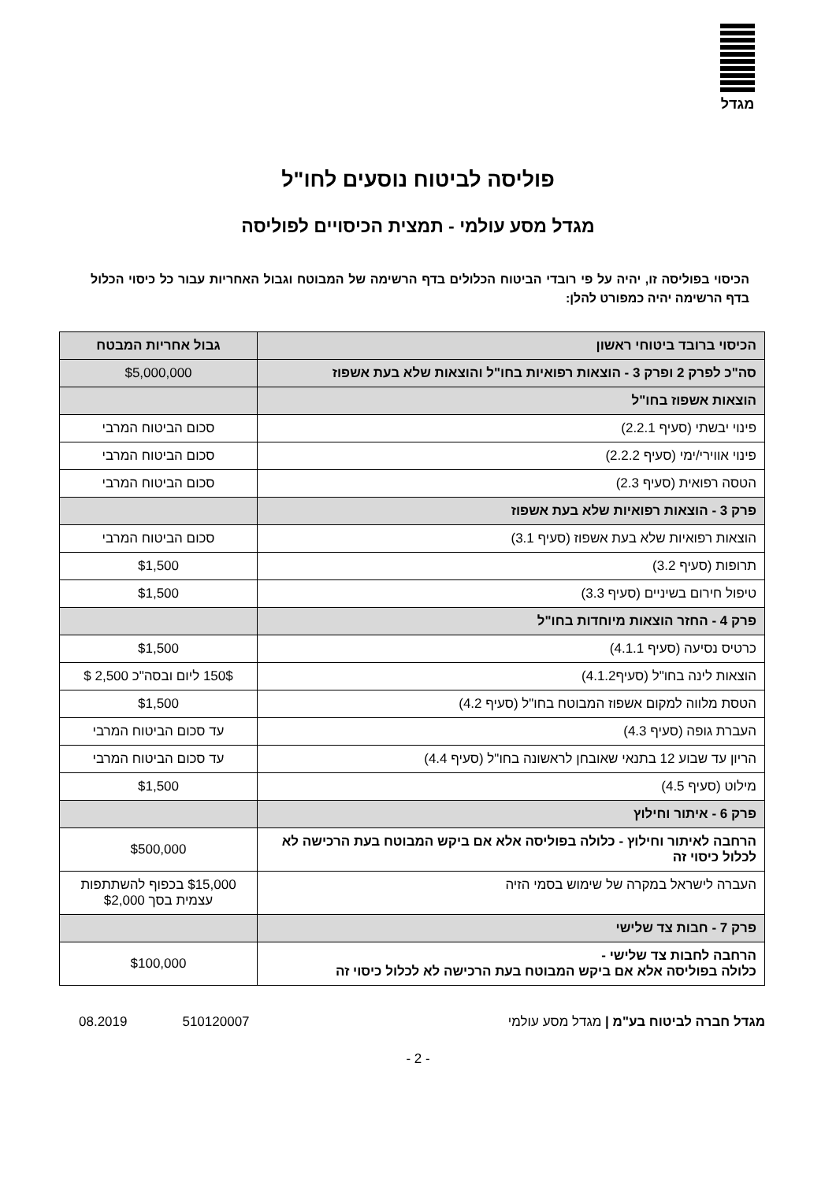מגדל
פוליסה לביטוח נוסעים לחו"ל
מגדל מסע עולמי - תמצית הכיסויים לפוליסה
הכיסוי בפוליסה זו, יהיה על פי רובדי הביטוח הכלולים בדף הרשימה של המבוטח וגבול האחריות עבור כל כיסוי הכלול בדף הרשימה יהיה כמפורט להלן:
| הכיסוי ברובד ביטוחי ראשון | גבול אחריות המבטח |
| --- | --- |
| סה"כ לפרק 2 ופרק 3 - הוצאות רפואיות בחו"ל והוצאות שלא בעת אשפוז | $5,000,000 |
| הוצאות אשפוז בחו"ל | |
| פינוי יבשתי (סעיף 2.2.1) | סכום הביטוח המרבי |
| פינוי אווירי/ימי (סעיף 2.2.2) | סכום הביטוח המרבי |
| הטסה רפואית (סעיף 2.3) | סכום הביטוח המרבי |
| פרק 3 - הוצאות רפואיות שלא בעת אשפוז | |
| הוצאות רפואיות שלא בעת אשפוז (סעיף 3.1) | סכום הביטוח המרבי |
| תרופות (סעיף 3.2) | $1,500 |
| טיפול חירום בשיניים (סעיף 3.3) | $1,500 |
| פרק 4 - החזר הוצאות מיוחדות בחו"ל | |
| כרטיס נסיעה (סעיף 4.1.1) | $1,500 |
| הוצאות לינה בחו"ל (סעיף4.1.2) | 150$ ליום ובסה"כ 2,500 $ |
| הטסת מלווה למקום אשפוז המבוטח בחו"ל (סעיף 4.2) | $1,500 |
| העברת גופה (סעיף 4.3) | עד סכום הביטוח המרבי |
| הריון עד שבוע 12 בתנאי שאובחן לראשונה בחו"ל (סעיף 4.4) | עד סכום הביטוח המרבי |
| מילוט (סעיף 4.5) | $1,500 |
| פרק 6 - איתור וחילוץ | |
| הרחבה לאיתור וחילוץ - כלולה בפוליסה אלא אם ביקש המבוטח בעת הרכישה לא לכלול כיסוי זה | $500,000 |
| העברה לישראל במקרה של שימוש בסמי הזיה | $15,000 בכפוף להשתתפות עצמית בסך $2,000 |
| פרק 7 - חבות צד שלישי | |
| הרחבה לחבות צד שלישי - כלולה בפוליסה אלא אם ביקש המבוטח בעת הרכישה לא לכלול כיסוי זה | $100,000 |
מגדל חברה לביטוח בע"מ | מגדל מסע עולמי 510120007 08.2019
- 2 -